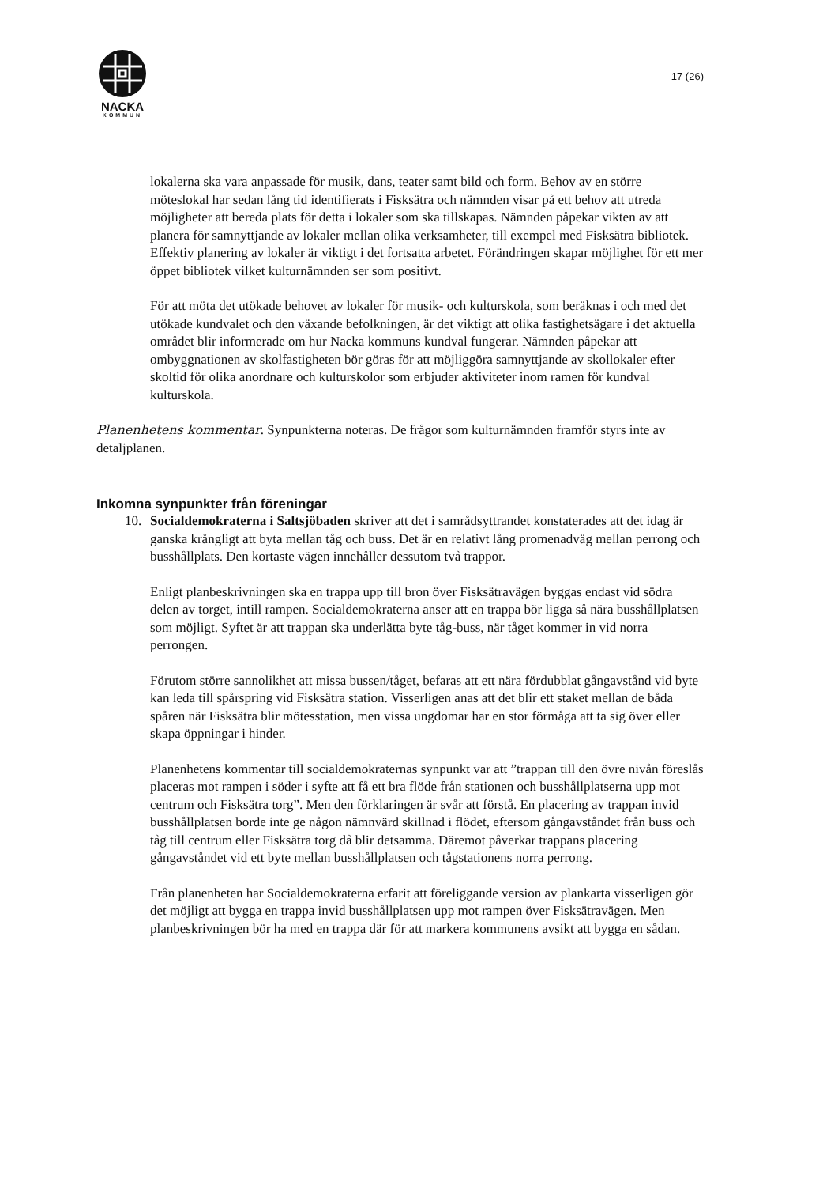NACKA
KOMMUN
17 (26)
lokalerna ska vara anpassade för musik, dans, teater samt bild och form. Behov av en större möteslokal har sedan lång tid identifierats i Fisksätra och nämnden visar på ett behov att utreda möjligheter att bereda plats för detta i lokaler som ska tillskapas. Nämnden påpekar vikten av att planera för samnyttjande av lokaler mellan olika verksamheter, till exempel med Fisksätra bibliotek. Effektiv planering av lokaler är viktigt i det fortsatta arbetet. Förändringen skapar möjlighet för ett mer öppet bibliotek vilket kulturnämnden ser som positivt.
För att möta det utökade behovet av lokaler för musik- och kulturskola, som beräknas i och med det utökade kundvalet och den växande befolkningen, är det viktigt att olika fastighetsägare i det aktuella området blir informerade om hur Nacka kommuns kundval fungerar. Nämnden påpekar att ombyggnationen av skolfastigheten bör göras för att möjliggöra samnyttjande av skollokaler efter skoltid för olika anordnare och kulturskolor som erbjuder aktiviteter inom ramen för kundval kulturskola.
Planenhetens kommentar. Synpunkterna noteras. De frågor som kulturnämnden framför styrs inte av detaljplanen.
Inkomna synpunkter från föreningar
10. Socialdemokraterna i Saltsjöbaden skriver att det i samrådsyttrandet konstaterades att det idag är ganska krångligt att byta mellan tåg och buss. Det är en relativt lång promenadväg mellan perrong och busshållplats. Den kortaste vägen innehåller dessutom två trappor.
Enligt planbeskrivningen ska en trappa upp till bron över Fisksätravägen byggas endast vid södra delen av torget, intill rampen. Socialdemokraterna anser att en trappa bör ligga så nära busshållplatsen som möjligt. Syftet är att trappan ska underlätta byte tåg-buss, när tåget kommer in vid norra perrongen.
Förutom större sannolikhet att missa bussen/tåget, befaras att ett nära fördubblat gångavstånd vid byte kan leda till spårspring vid Fisksätra station. Visserligen anas att det blir ett staket mellan de båda spåren när Fisksätra blir mötesstation, men vissa ungdomar har en stor förmåga att ta sig över eller skapa öppningar i hinder.
Planenhetens kommentar till socialdemokraternas synpunkt var att ”trappan till den övre nivån föreslås placeras mot rampen i söder i syfte att få ett bra flöde från stationen och busshållplatserna upp mot centrum och Fisksätra torg”. Men den förklaringen är svår att förstå. En placering av trappan invid busshållplatsen borde inte ge någon nämnvärd skillnad i flödet, eftersom gångavståndet från buss och tåg till centrum eller Fisksätra torg då blir detsamma. Däremot påverkar trappans placering gångavståndet vid ett byte mellan busshållplatsen och tågstationens norra perrong.
Från planenheten har Socialdemokraterna erfarit att föreliggande version av plankarta visserligen gör det möjligt att bygga en trappa invid busshållplatsen upp mot rampen över Fisksätravägen. Men planbeskrivningen bör ha med en trappa där för att markera kommunens avsikt att bygga en sådan.